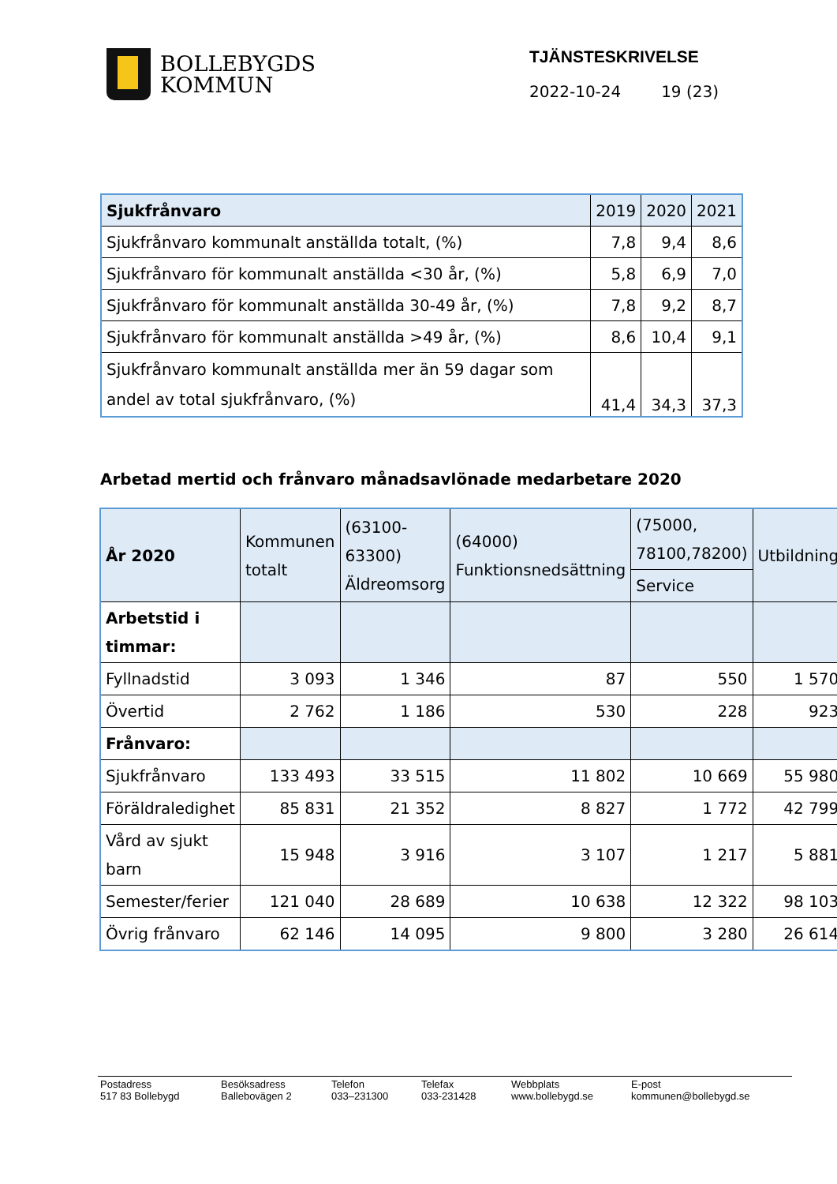BOLLEBYGDS
KOMMUN
TJÄNSTESKRIVELSE
2022-10-24 19 (23)
| Sjukfrånvaro | 2019 | 2020 | 2021 |
| Sjukfrånvaro kommunalt anställda totalt, (%) | 7,8 | 9,4 | 8,6 |
| Sjukfrånvaro för kommunalt anställda <30 år, (%) | 5,8 | 6,9 | 7,0 |
| Sjukfrånvaro för kommunalt anställda 30-49 år, (%) | 7,8 | 9,2 | 8,7 |
| Sjukfrånvaro för kommunalt anställda >49 år, (%) | 8,6 | 10,4 | 9,1 |
| Sjukfrånvaro kommunalt anställda mer än 59 dagar som andel av total sjukfrånvaro, (%) | 41,4 | 34,3 | 37,3 |
Arbetad mertid och frånvaro månadsavlönade medarbetare 2020
| År 2020 | Kommunen totalt | (63100-63300) Äldreomsorg | (64000) Funktionsnedsättning | (75000, 78100,78200) | Utbildning |
| | | | | Service | |
| Arbetstid i timmar: | | | | | |
| Fyllnadstid | 3 093 | 1 346 | 87 | 550 | 1 570 |
| Övertid | 2 762 | 1 186 | 530 | 228 | 923 |
| Frånvaro: | | | | | |
| Sjukfrånvaro | 133 493 | 33 515 | 11 802 | 10 669 | 55 980 |
| Föräldraledighet | 85 831 | 21 352 | 8 827 | 1 772 | 42 799 |
| Vård av sjukt barn | 15 948 | 3 916 | 3 107 | 1 217 | 5 881 |
| Semester/ferier | 121 040 | 28 689 | 10 638 | 12 322 | 98 103 |
| Övrig frånvaro | 62 146 | 14 095 | 9 800 | 3 280 | 26 614 |
Postadress
517 83 Bollebygd
Besöksadress
Ballebovägen 2
Telefon
033–231300
Telefax
033-231428
Webbplats
www.bollebygd.se
E-post
kommunen@bollebygd.se